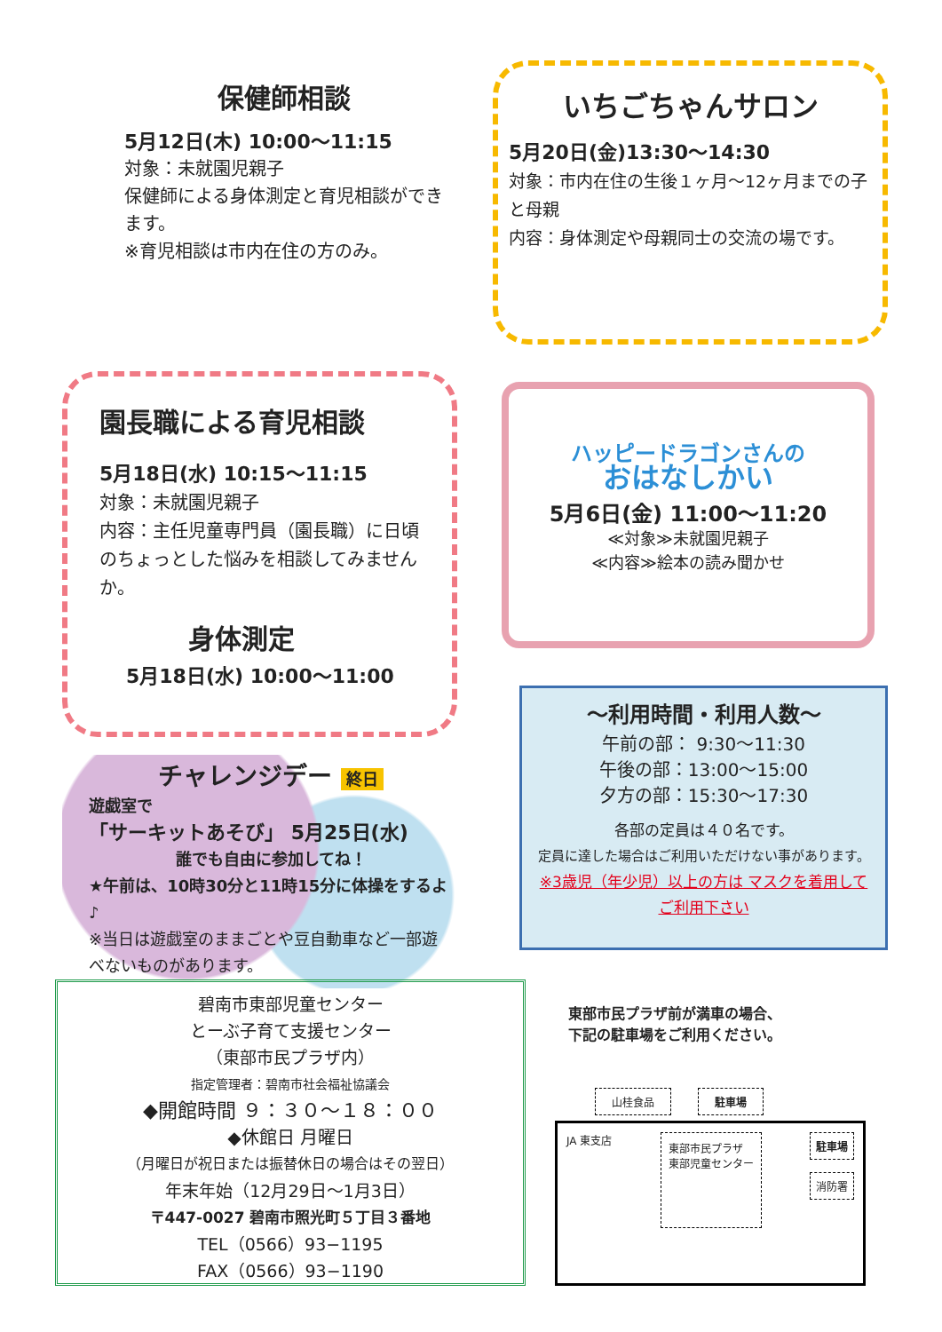保健師相談
5月12日(木) 10:00～11:15
対象：未就園児親子
保健師による身体測定と育児相談ができます。
※育児相談は市内在住の方のみ。
いちごちゃんサロン
5月20日(金)13:30～14:30
対象：市内在住の生後１ヶ月～12ヶ月までの子と母親
内容：身体測定や母親同士の交流の場です。
園長職による育児相談
5月18日(水) 10:15～11:15
対象：未就園児親子
内容：主任児童専門員（園長職）に日頃のちょっとした悩みを相談してみませんか。
身体測定
5月18日(水) 10:00～11:00
ハッピードラゴンさんの
おはなしかい
5月6日(金) 11:00～11:20
≪対象≫未就園児親子
≪内容≫絵本の読み聞かせ
チャレンジデー 終日
遊戯室で
「サーキットあそび」 5月25日(水)
誰でも自由に参加してね！
★午前は、10時30分と11時15分に体操をするよ♪
※当日は遊戯室のままごとや豆自動車など一部遊べないものがあります。
～利用時間・利用人数～
午前の部： 9:30～11:30
午後の部：13:00～15:00
夕方の部：15:30～17:30
各部の定員は４０名です。
定員に達した場合はご利用いただけない事があります。
※3歳児（年少児）以上の方は マスクを着用してご利用下さい
碧南市東部児童センター
とーぶ子育て支援センター
（東部市民プラザ内）
指定管理者：碧南市社会福祉協議会
◆開館時間 ９：３０～１８：００
◆休館日 月曜日
（月曜日が祝日または振替休日の場合はその翌日）
年末年始（12月29日～1月3日）
〒447-0027 碧南市照光町５丁目３番地
TEL（0566）93−1195
FAX（0566）93−1190
東部市民プラザ前が満車の場合、
下記の駐車場をご利用ください。
山桂食品 駐車場
JA 東支店 東部市民プラザ
東部児童センター 駐車場
消防署